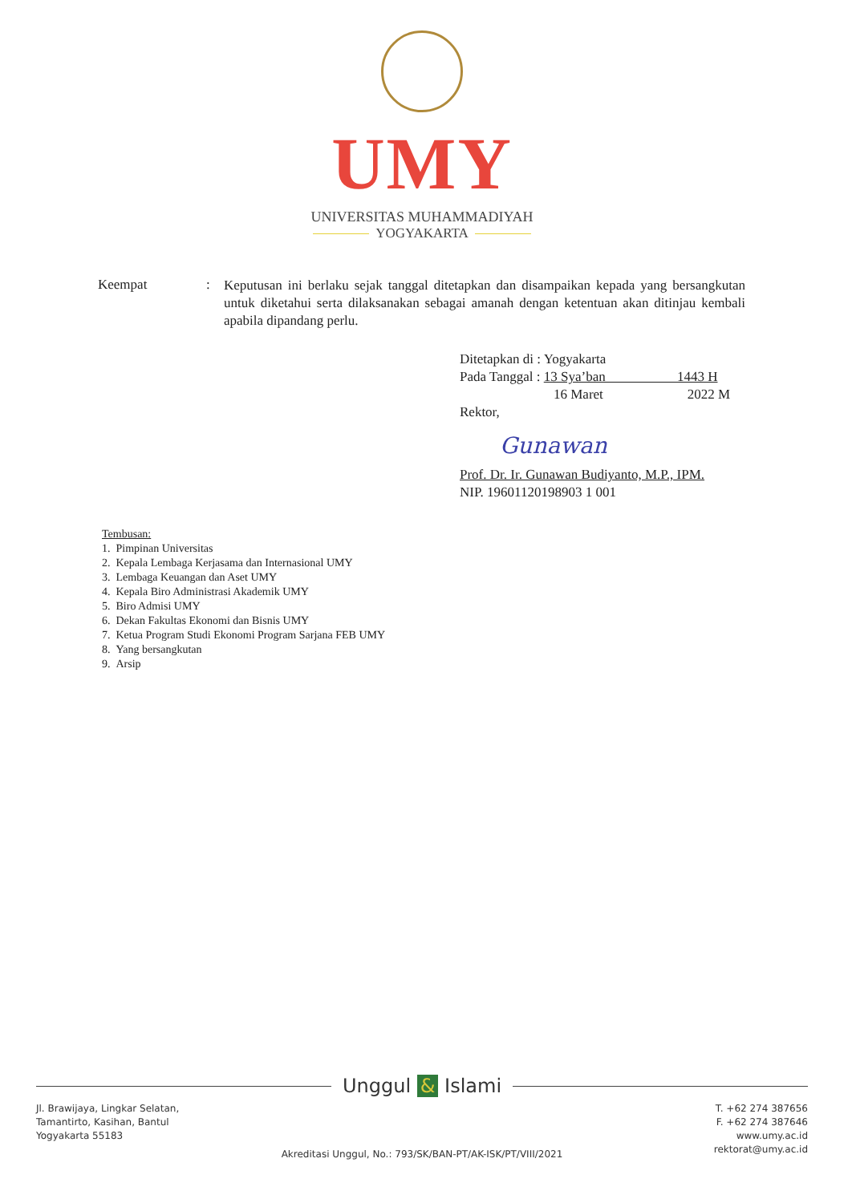UMY
UNIVERSITAS MUHAMMADIYAH
YOGYAKARTA
Keempat :
Keputusan ini berlaku sejak tanggal ditetapkan dan disampaikan kepada yang bersangkutan untuk diketahui serta dilaksanakan sebagai amanah dengan ketentuan akan ditinjau kembali apabila dipandang perlu.
Ditetapkan di : Yogyakarta
Pada Tanggal : 13 Sya’ban 1443 H
16 Maret 2022 M
Rektor,
Gunawan
Prof. Dr. Ir. Gunawan Budiyanto, M.P., IPM.
NIP. 19601120198903 1 001
Tembusan:
1. Pimpinan Universitas
2. Kepala Lembaga Kerjasama dan Internasional UMY
3. Lembaga Keuangan dan Aset UMY
4. Kepala Biro Administrasi Akademik UMY
5. Biro Admisi UMY
6. Dekan Fakultas Ekonomi dan Bisnis UMY
7. Ketua Program Studi Ekonomi Program Sarjana FEB UMY
8. Yang bersangkutan
9. Arsip
Unggul & Islami
Jl. Brawijaya, Lingkar Selatan,
Tamantirto, Kasihan, Bantul
Yogyakarta 55183
T. +62 274 387656
F. +62 274 387646
www.umy.ac.id
rektorat@umy.ac.id
Akreditasi Unggul, No.: 793/SK/BAN-PT/AK-ISK/PT/VIII/2021